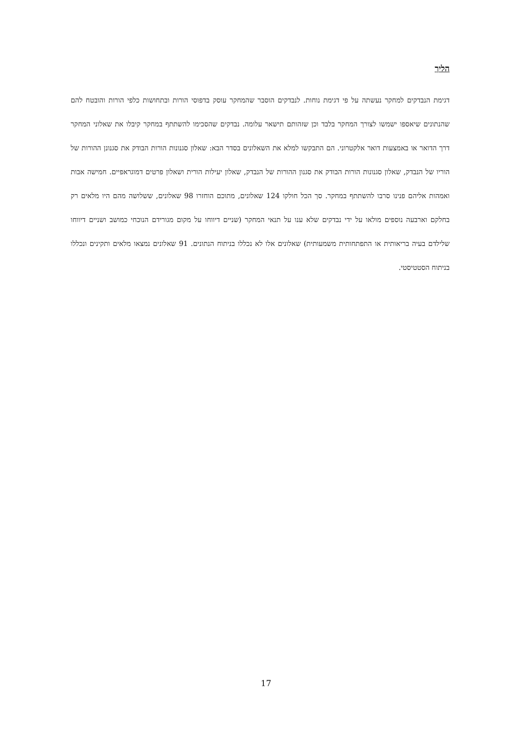הליך
דגימת הנבדקים למחקר נעשתה על פי דגימת נוחות. לנבדקים הוסבר שהמחקר עוסק בדפוסי הורות ובתחושות כלפי הורות והובטח להם שהנתונים שיאספו ישמשו לצורך המחקר בלבד וכן שזהותם תישאר עלומה. נבדקים שהסכימו להשתתף במחקר קיבלו את שאלוני המחקר דרך הדואר או באמצעות דואר אלקטרוני. הם התבקשו למלא את השאלונים בסדר הבא: שאלון סגנונות הורות הבודק את סגנונן ההורות של הוריו של הנבדק, שאלון סגנונות הורות הבודק את סגנון ההורות של הנבדק, שאלון יעילות הורית ושאלון פרטים דמוגראפיים. חמישה אבות ואמהות אליהם פנינו סרבו להשתתף במחקר. סך הכל חולקו 124 שאלונים, מתוכם הוחזרו 98 שאלונים, ששלושה מהם היו מלאים רק בחלקם וארבעה נוספים מולאו על ידי נבדקים שלא ענו על תנאי המחקר (שניים דיווחו על מקום מגורידם הנוכחי כמושב ושניים דיווחו שלילדם בעיה בריאותית או התפתחותית משמעותית) שאלונים אלו לא נכללו בניתוח הנתונים. 91 שאלונים נמצאו מלאים ותקינים ונכללו בניתוח הסטטיסטי.
17